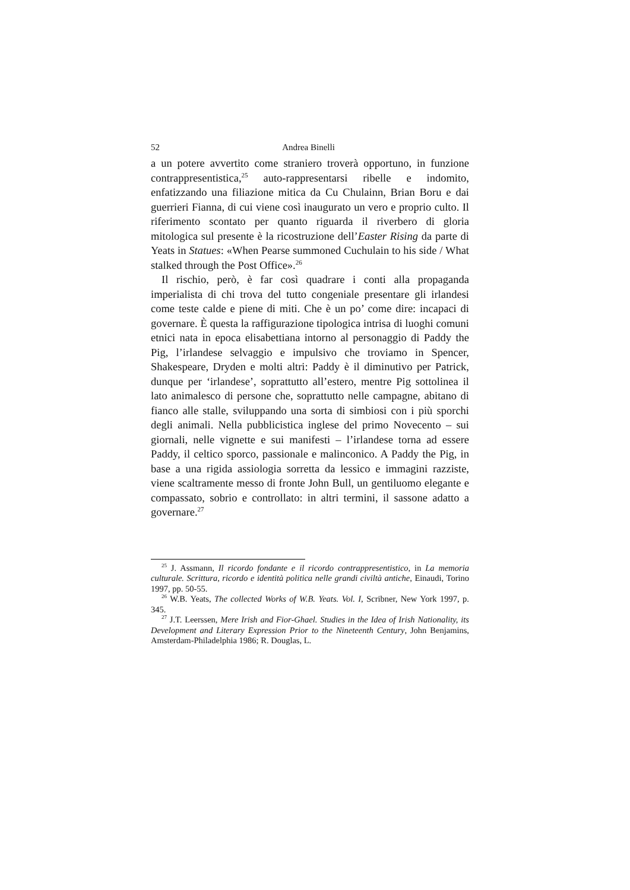52 Andrea Binelli
a un potere avvertito come straniero troverà opportuno, in funzione contrappresentistica,<sup>25</sup> auto-rappresentarsi ribelle e indomito, enfatizzando una filiazione mitica da Cu Chulainn, Brian Boru e dai guerrieri Fianna, di cui viene così inaugurato un vero e proprio culto. Il riferimento scontato per quanto riguarda il riverbero di gloria mitologica sul presente è la ricostruzione dell’Easter Rising da parte di Yeats in Statues: «When Pearse summoned Cuchulain to his side / What stalked through the Post Office».<sup>26</sup>
Il rischio, però, è far così quadrare i conti alla propaganda imperialista di chi trova del tutto congeniale presentare gli irlandesi come teste calde e piene di miti. Che è un po’ come dire: incapaci di governare. È questa la raffigurazione tipologica intrisa di luoghi comuni etnici nata in epoca elisabettiana intorno al personaggio di Paddy the Pig, l’irlandese selvaggio e impulsivo che troviamo in Spencer, Shakespeare, Dryden e molti altri: Paddy è il diminutivo per Patrick, dunque per ‘irlandese’, soprattutto all’estero, mentre Pig sottolinea il lato animalesco di persone che, soprattutto nelle campagne, abitano di fianco alle stalle, sviluppando una sorta di simbiosi con i più sporchi degli animali. Nella pubblicistica inglese del primo Novecento – sui giornali, nelle vignette e sui manifesti – l’irlandese torna ad essere Paddy, il celtico sporco, passionale e malinconico. A Paddy the Pig, in base a una rigida assiologia sorretta da lessico e immagini razziste, viene scaltramente messo di fronte John Bull, un gentiluomo elegante e compassato, sobrio e controllato: in altri termini, il sassone adatto a governare.<sup>27</sup>
<sup>25</sup> J. Assmann, Il ricordo fondante e il ricordo contrappresentistico, in La memoria culturale. Scrittura, ricordo e identità politica nelle grandi civiltà antiche, Einaudi, Torino 1997, pp. 50-55.
<sup>26</sup> W.B. Yeats, The collected Works of W.B. Yeats. Vol. I, Scribner, New York 1997, p. 345.
<sup>27</sup> J.T. Leerssen, Mere Irish and Fior-Ghael. Studies in the Idea of Irish Nationality, its Development and Literary Expression Prior to the Nineteenth Century, John Benjamins, Amsterdam-Philadelphia 1986; R. Douglas, L.